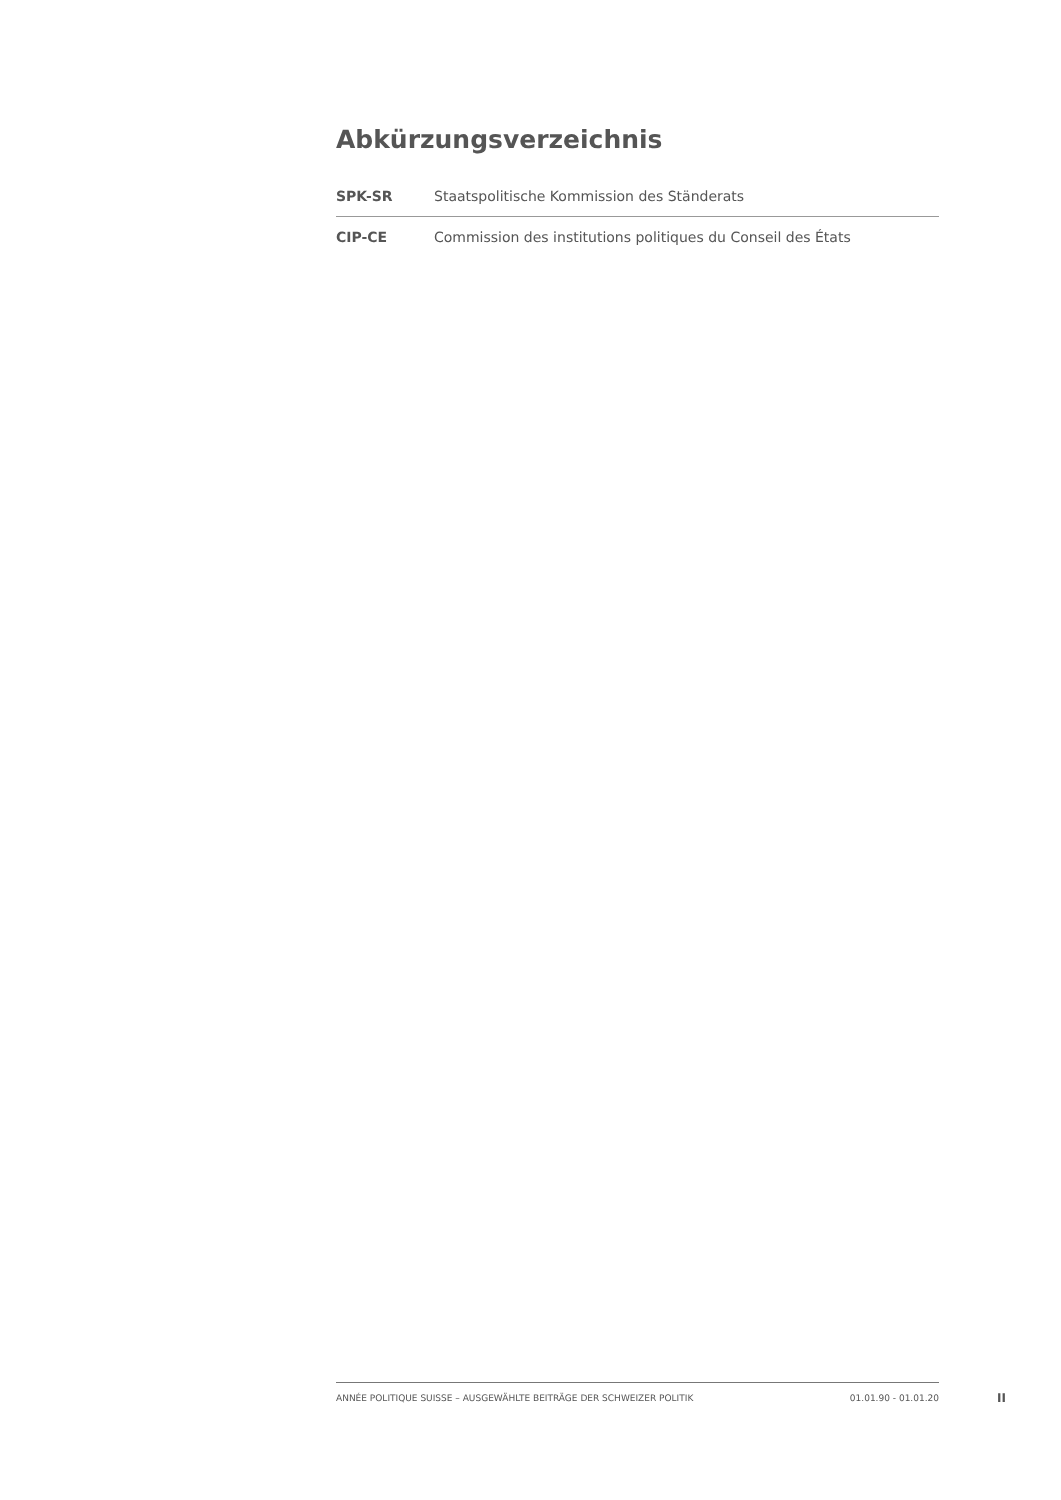Abkürzungsverzeichnis
| SPK-SR | Staatspolitische Kommission des Ständerats |
| CIP-CE | Commission des institutions politiques du Conseil des États |
ANNÉE POLITIQUE SUISSE – AUSGEWÄHLTE BEITRÄGE DER SCHWEIZER POLITIK 01.01.90 - 01.01.20
II